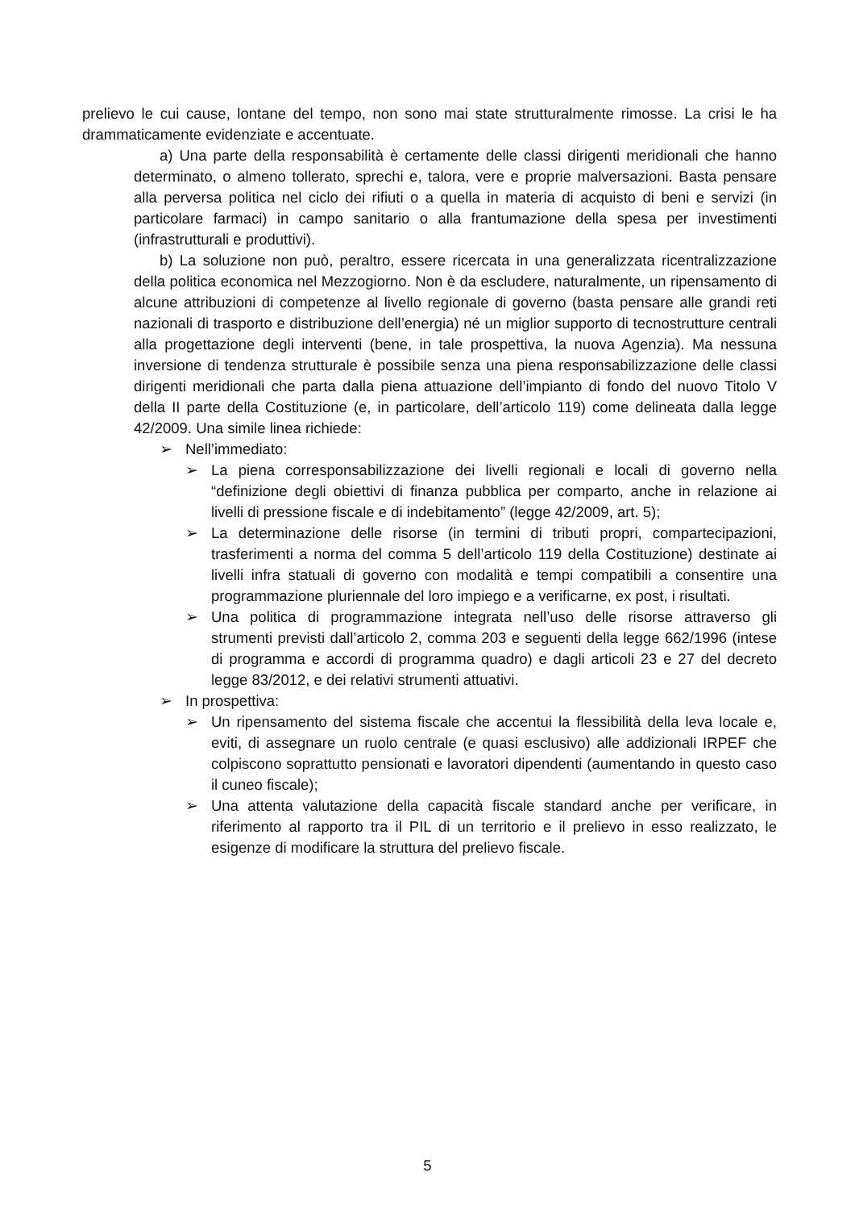prelievo le cui cause, lontane del tempo, non sono mai state strutturalmente rimosse. La crisi le ha drammaticamente evidenziate e accentuate.
a) Una parte della responsabilità è certamente delle classi dirigenti meridionali che hanno determinato, o almeno tollerato, sprechi e, talora, vere e proprie malversazioni. Basta pensare alla perversa politica nel ciclo dei rifiuti o a quella in materia di acquisto di beni e servizi (in particolare farmaci) in campo sanitario o alla frantumazione della spesa per investimenti (infrastrutturali e produttivi).
b) La soluzione non può, peraltro, essere ricercata in una generalizzata ricentralizzazione della politica economica nel Mezzogiorno. Non è da escludere, naturalmente, un ripensamento di alcune attribuzioni di competenze al livello regionale di governo (basta pensare alle grandi reti nazionali di trasporto e distribuzione dell’energia) né un miglior supporto di tecnostrutture centrali alla progettazione degli interventi (bene, in tale prospettiva, la nuova Agenzia). Ma nessuna inversione di tendenza strutturale è possibile senza una piena responsabilizzazione delle classi dirigenti meridionali che parta dalla piena attuazione dell’impianto di fondo del nuovo Titolo V della II parte della Costituzione (e, in particolare, dell’articolo 119) come delineata dalla legge 42/2009. Una simile linea richiede:
➢ Nell’immediato:
➢ La piena corresponsabilizzazione dei livelli regionali e locali di governo nella “definizione degli obiettivi di finanza pubblica per comparto, anche in relazione ai livelli di pressione fiscale e di indebitamento” (legge 42/2009, art. 5);
➢ La determinazione delle risorse (in termini di tributi propri, compartecipazioni, trasferimenti a norma del comma 5 dell’articolo 119 della Costituzione) destinate ai livelli infra statuali di governo con modalità e tempi compatibili a consentire una programmazione pluriennale del loro impiego e a verificarne, ex post, i risultati.
➢ Una politica di programmazione integrata nell’uso delle risorse attraverso gli strumenti previsti dall’articolo 2, comma 203 e seguenti della legge 662/1996 (intese di programma e accordi di programma quadro) e dagli articoli 23 e 27 del decreto legge 83/2012, e dei relativi strumenti attuativi.
➢ In prospettiva:
➢ Un ripensamento del sistema fiscale che accentui la flessibilità della leva locale e, eviti, di assegnare un ruolo centrale (e quasi esclusivo) alle addizionali IRPEF che colpiscono soprattutto pensionati e lavoratori dipendenti (aumentando in questo caso il cuneo fiscale);
➢ Una attenta valutazione della capacità fiscale standard anche per verificare, in riferimento al rapporto tra il PIL di un territorio e il prelievo in esso realizzato, le esigenze di modificare la struttura del prelievo fiscale.
5